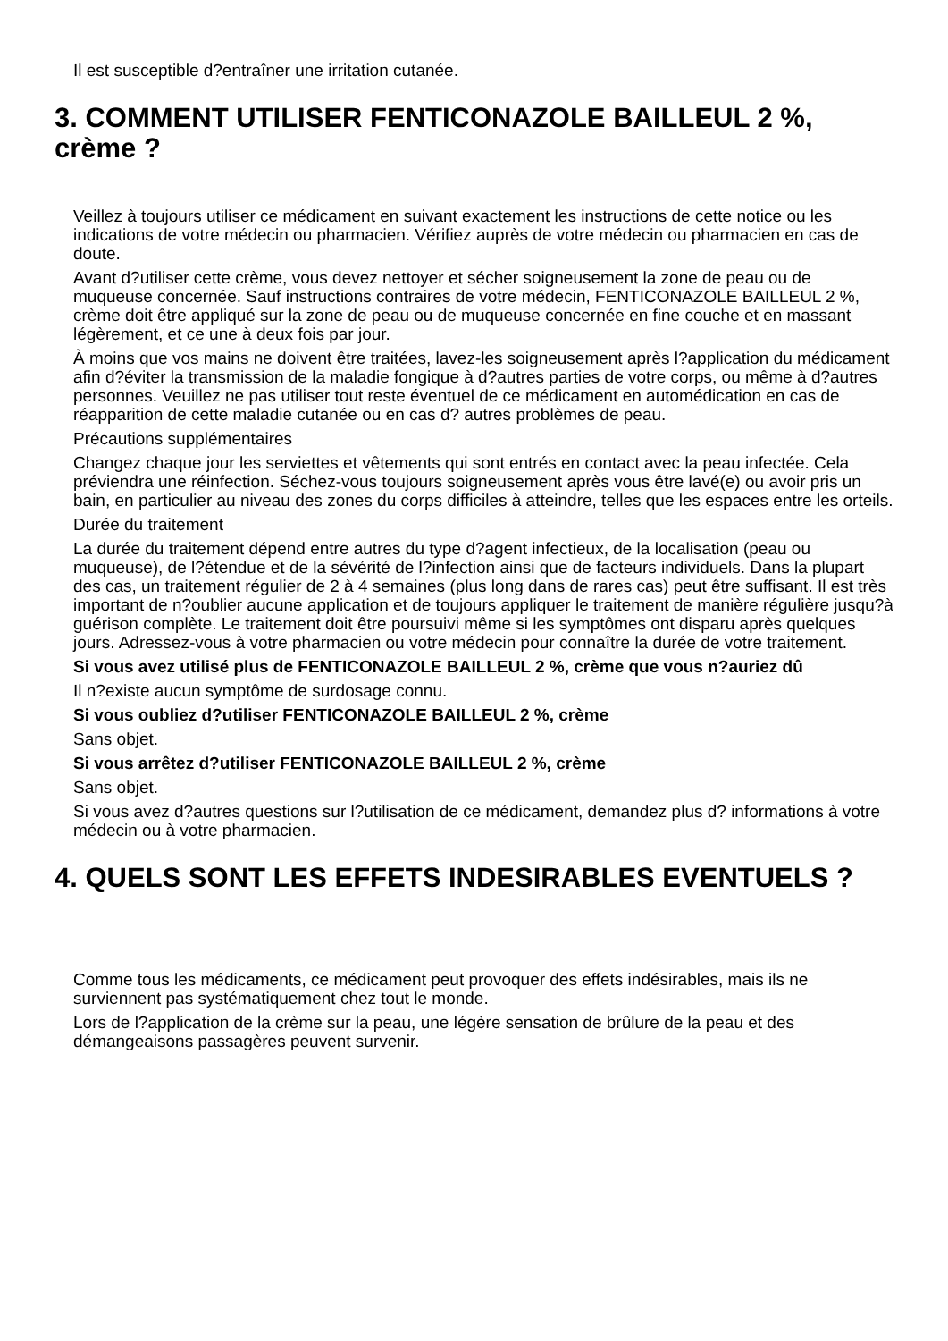Il est susceptible d?entraîner une irritation cutanée.
3. COMMENT UTILISER FENTICONAZOLE BAILLEUL 2 %, crème ?
Veillez à toujours utiliser ce médicament en suivant exactement les instructions de cette notice ou les indications de votre médecin ou pharmacien. Vérifiez auprès de votre médecin ou pharmacien en cas de doute.
Avant d?utiliser cette crème, vous devez nettoyer et sécher soigneusement la zone de peau ou de muqueuse concernée. Sauf instructions contraires de votre médecin, FENTICONAZOLE BAILLEUL 2 %, crème doit être appliqué sur la zone de peau ou de muqueuse concernée en fine couche et en massant légèrement, et ce une à deux fois par jour.
À moins que vos mains ne doivent être traitées, lavez-les soigneusement après l?application du médicament afin d?éviter la transmission de la maladie fongique à d?autres parties de votre corps, ou même à d?autres personnes. Veuillez ne pas utiliser tout reste éventuel de ce médicament en automédication en cas de réapparition de cette maladie cutanée ou en cas d? autres problèmes de peau.
Précautions supplémentaires
Changez chaque jour les serviettes et vêtements qui sont entrés en contact avec la peau infectée. Cela préviendra une réinfection. Séchez-vous toujours soigneusement après vous être lavé(e) ou avoir pris un bain, en particulier au niveau des zones du corps difficiles à atteindre, telles que les espaces entre les orteils.
Durée du traitement
La durée du traitement dépend entre autres du type d?agent infectieux, de la localisation (peau ou muqueuse), de l?étendue et de la sévérité de l?infection ainsi que de facteurs individuels. Dans la plupart des cas, un traitement régulier de 2 à 4 semaines (plus long dans de rares cas) peut être suffisant. Il est très important de n?oublier aucune application et de toujours appliquer le traitement de manière régulière jusqu?à guérison complète. Le traitement doit être poursuivi même si les symptômes ont disparu après quelques jours. Adressez-vous à votre pharmacien ou votre médecin pour connaître la durée de votre traitement.
Si vous avez utilisé plus de FENTICONAZOLE BAILLEUL 2 %, crème que vous n?auriez dû
Il n?existe aucun symptôme de surdosage connu.
Si vous oubliez d?utiliser FENTICONAZOLE BAILLEUL 2 %, crème
Sans objet.
Si vous arrêtez d?utiliser FENTICONAZOLE BAILLEUL 2 %, crème
Sans objet.
Si vous avez d?autres questions sur l?utilisation de ce médicament, demandez plus d? informations à votre médecin ou à votre pharmacien.
4. QUELS SONT LES EFFETS INDESIRABLES EVENTUELS ?
Comme tous les médicaments, ce médicament peut provoquer des effets indésirables, mais ils ne surviennent pas systématiquement chez tout le monde.
Lors de l?application de la crème sur la peau, une légère sensation de brûlure de la peau et des démangeaisons passagères peuvent survenir.